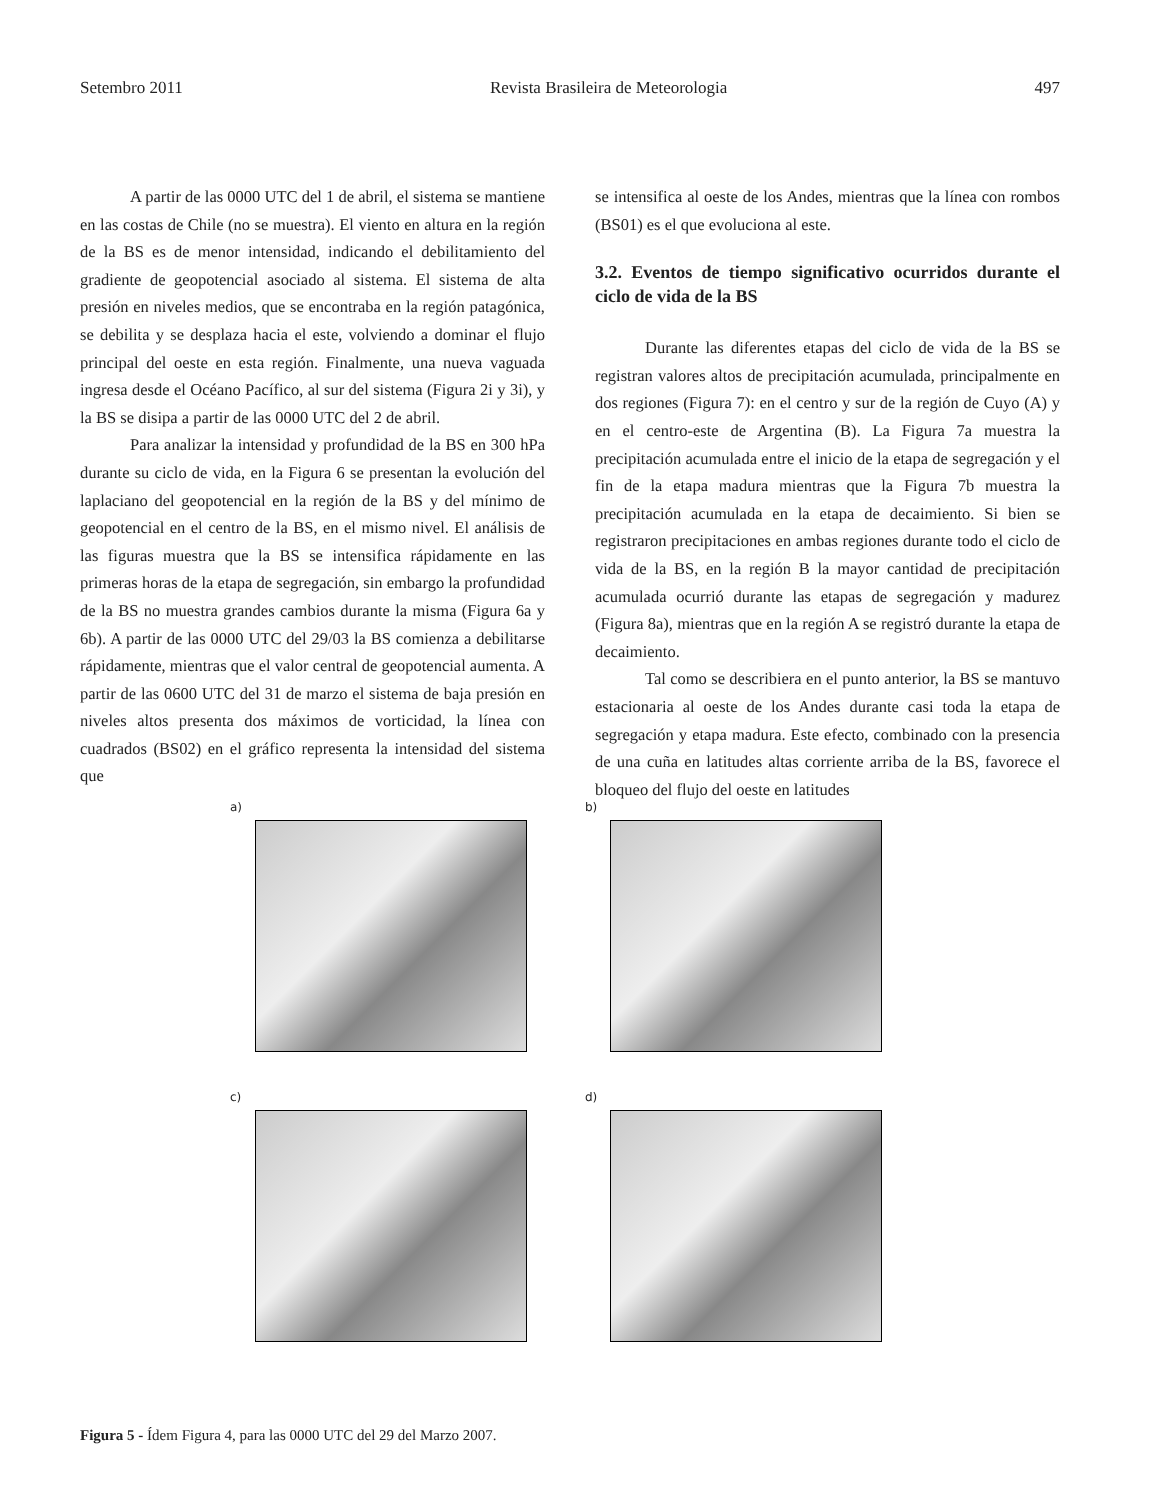Setembro 2011 Revista Brasileira de Meteorologia 497
A partir de las 0000 UTC del 1 de abril, el sistema se mantiene en las costas de Chile (no se muestra). El viento en altura en la región de la BS es de menor intensidad, indicando el debilitamiento del gradiente de geopotencial asociado al sistema. El sistema de alta presión en niveles medios, que se encontraba en la región patagónica, se debilita y se desplaza hacia el este, volviendo a dominar el flujo principal del oeste en esta región. Finalmente, una nueva vaguada ingresa desde el Océano Pacífico, al sur del sistema (Figura 2i y 3i), y la BS se disipa a partir de las 0000 UTC del 2 de abril.
Para analizar la intensidad y profundidad de la BS en 300 hPa durante su ciclo de vida, en la Figura 6 se presentan la evolución del laplaciano del geopotencial en la región de la BS y del mínimo de geopotencial en el centro de la BS, en el mismo nivel. El análisis de las figuras muestra que la BS se intensifica rápidamente en las primeras horas de la etapa de segregación, sin embargo la profundidad de la BS no muestra grandes cambios durante la misma (Figura 6a y 6b). A partir de las 0000 UTC del 29/03 la BS comienza a debilitarse rápidamente, mientras que el valor central de geopotencial aumenta. A partir de las 0600 UTC del 31 de marzo el sistema de baja presión en niveles altos presenta dos máximos de vorticidad, la línea con cuadrados (BS02) en el gráfico representa la intensidad del sistema que
se intensifica al oeste de los Andes, mientras que la línea con rombos (BS01) es el que evoluciona al este.
3.2. Eventos de tiempo significativo ocurridos durante el ciclo de vida de la BS
Durante las diferentes etapas del ciclo de vida de la BS se registran valores altos de precipitación acumulada, principalmente en dos regiones (Figura 7): en el centro y sur de la región de Cuyo (A) y en el centro-este de Argentina (B). La Figura 7a muestra la precipitación acumulada entre el inicio de la etapa de segregación y el fin de la etapa madura mientras que la Figura 7b muestra la precipitación acumulada en la etapa de decaimiento. Si bien se registraron precipitaciones en ambas regiones durante todo el ciclo de vida de la BS, en la región B la mayor cantidad de precipitación acumulada ocurrió durante las etapas de segregación y madurez (Figura 8a), mientras que en la región A se registró durante la etapa de decaimiento.
Tal como se describiera en el punto anterior, la BS se mantuvo estacionaria al oeste de los Andes durante casi toda la etapa de segregación y etapa madura. Este efecto, combinado con la presencia de una cuña en latitudes altas corriente arriba de la BS, favorece el bloqueo del flujo del oeste en latitudes
a)
b)
c)
d)
Figura 5 - Ídem Figura 4, para las 0000 UTC del 29 del Marzo 2007.